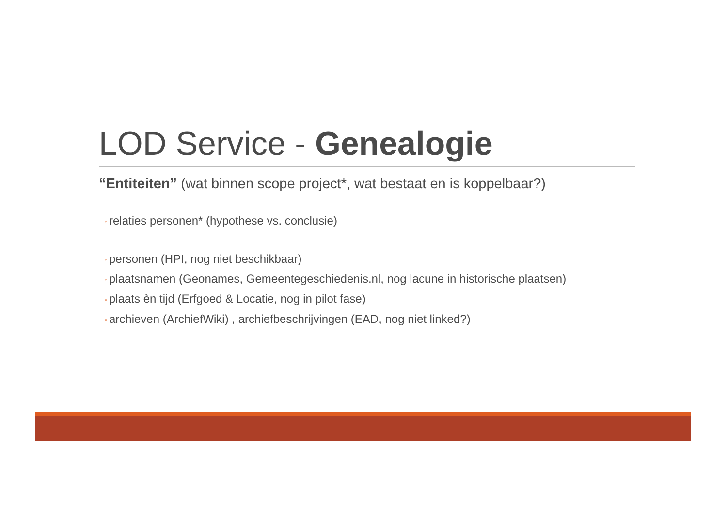LOD Service - Genealogie
“Entiteiten” (wat binnen scope project*, wat bestaat en is koppelbaar?)
◦ relaties personen* (hypothese vs. conclusie)
◦ personen (HPI, nog niet beschikbaar)
◦ plaatsnamen (Geonames, Gemeentegeschiedenis.nl, nog lacune in historische plaatsen)
◦ plaats èn tijd (Erfgoed & Locatie, nog in pilot fase)
◦ archieven (ArchiefWiki) , archiefbeschrijvingen (EAD, nog niet linked?)